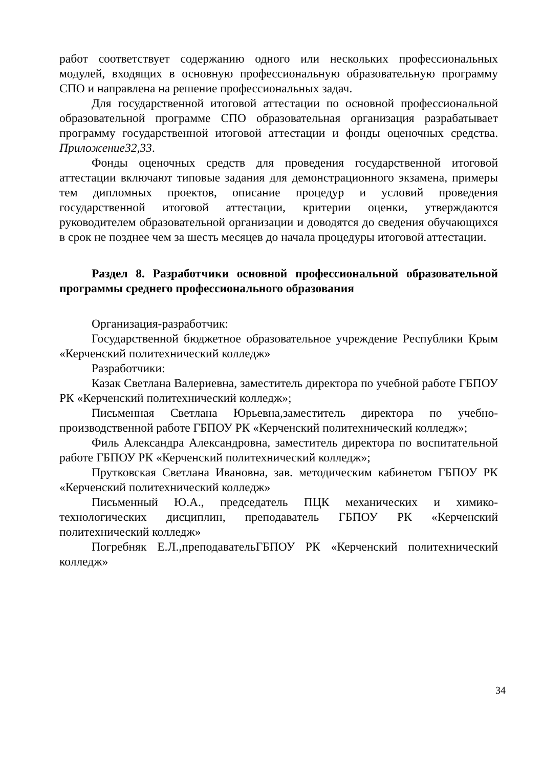работ соответствует содержанию одного или нескольких профессиональных модулей, входящих в основную профессиональную образовательную программу СПО и направлена на решение профессиональных задач.
Для государственной итоговой аттестации по основной профессиональной образовательной программе СПО образовательная организация разрабатывает программу государственной итоговой аттестации и фонды оценочных средства. Приложение32,33.
Фонды оценочных средств для проведения государственной итоговой аттестации включают типовые задания для демонстрационного экзамена, примеры тем дипломных проектов, описание процедур и условий проведения государственной итоговой аттестации, критерии оценки, утверждаются руководителем образовательной организации и доводятся до сведения обучающихся в срок не позднее чем за шесть месяцев до начала процедуры итоговой аттестации.
Раздел 8. Разработчики основной профессиональной образовательной программы среднего профессионального образования
Организация-разработчик:
Государственной бюджетное образовательное учреждение Республики Крым «Керченский политехнический колледж»
Разработчики:
Казак Светлана Валериевна, заместитель директора по учебной работе ГБПОУ РК «Керченский политехнический колледж»;
Письменная Светлана Юрьевна,заместитель директора по учебно-производственной работе ГБПОУ РК «Керченский политехнический колледж»;
Филь Александра Александровна, заместитель директора по воспитательной работе ГБПОУ РК «Керченский политехнический колледж»;
Прутковская Светлана Ивановна, зав. методическим кабинетом ГБПОУ РК «Керченский политехнический колледж»
Письменный Ю.А., председатель ПЦК механических и химико-технологических дисциплин, преподаватель ГБПОУ РК «Керченский политехнический колледж»
Погребняк Е.Л.,преподавательГБПОУ РК «Керченский политехнический колледж»
34